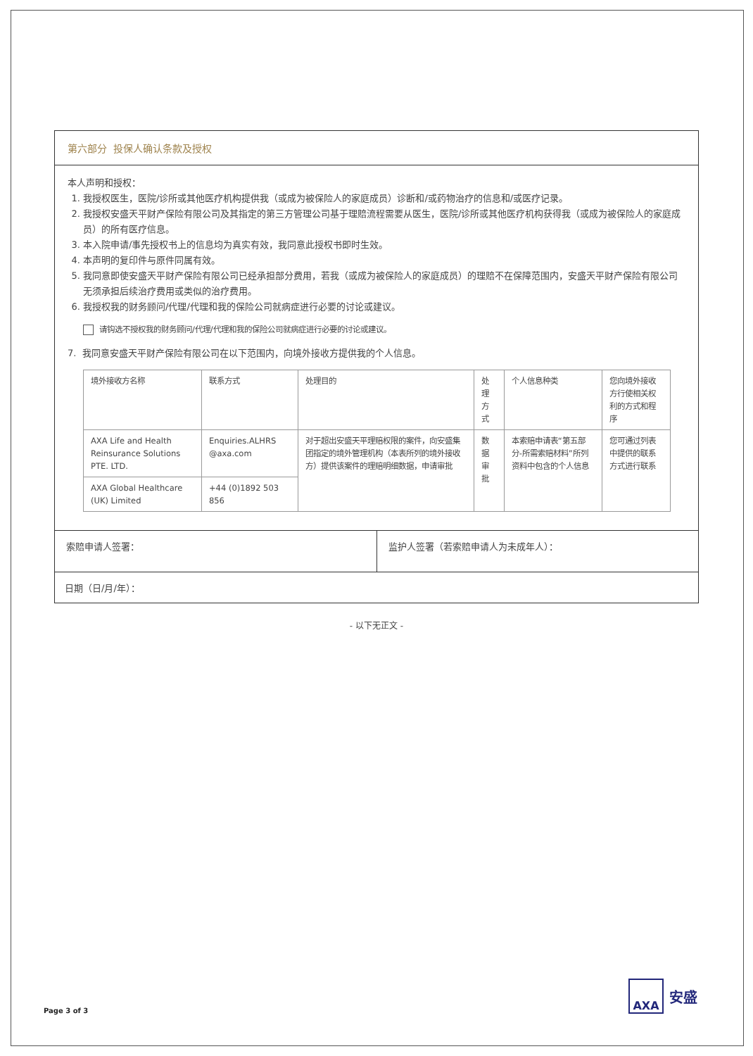第六部分 投保人确认条款及授权
本人声明和授权：
1. 我授权医生，医院/诊所或其他医疗机构提供我（或成为被保险人的家庭成员）诊断和/或药物治疗的信息和/或医疗记录。
2. 我授权安盛天平财产保险有限公司及其指定的第三方管理公司基于理赔流程需要从医生，医院/诊所或其他医疗机构获得我（或成为被保险人的家庭成员）的所有医疗信息。
3. 本入院申请/事先授权书上的信息均为真实有效，我同意此授权书即时生效。
4. 本声明的复印件与原件同属有效。
5. 我同意即使安盛天平财产保险有限公司已经承担部分费用，若我（或成为被保险人的家庭成员）的理赔不在保障范围内，安盛天平财产保险有限公司无须承担后续治疗费用或类似的治疗费用。
6. 我授权我的财务顾问/代理/代理和我的保险公司就病症进行必要的讨论或建议。
请钩选不授权我的财务顾问/代理/代理和我的保险公司就病症进行必要的讨论或建议。
7. 我同意安盛天平财产保险有限公司在以下范围内，向境外接收方提供我的个人信息。
| 境外接收方名称 | 联系方式 | 处理目的 | 处理方式 | 个人信息种类 | 您向境外接收方行使相关权利的方式和程序 |
| --- | --- | --- | --- | --- | --- |
| AXA Life and Health Reinsurance Solutions PTE. LTD. | Enquiries.ALHRS @axa.com | 对于超出安盛天平理赔权限的案件，向安盛集团指定的境外管理机构（本表所列的境外接收方）提供该案件的理赔明细数据，申请审批 | 数据审批 | 本索赔申请表“第五部分-所需索赔材料”所列资料中包含的个人信息 | 您可通过列表中提供的联系方式进行联系 |
| AXA Global Healthcare (UK) Limited | +44 (0)1892 503 856 | | | | |
索赔申请人签署： 监护人签署（若索赔申请人为未成年人）：
日期（日/月/年）：
- 以下无正文 -
Page 3 of 3
AXA
安盛